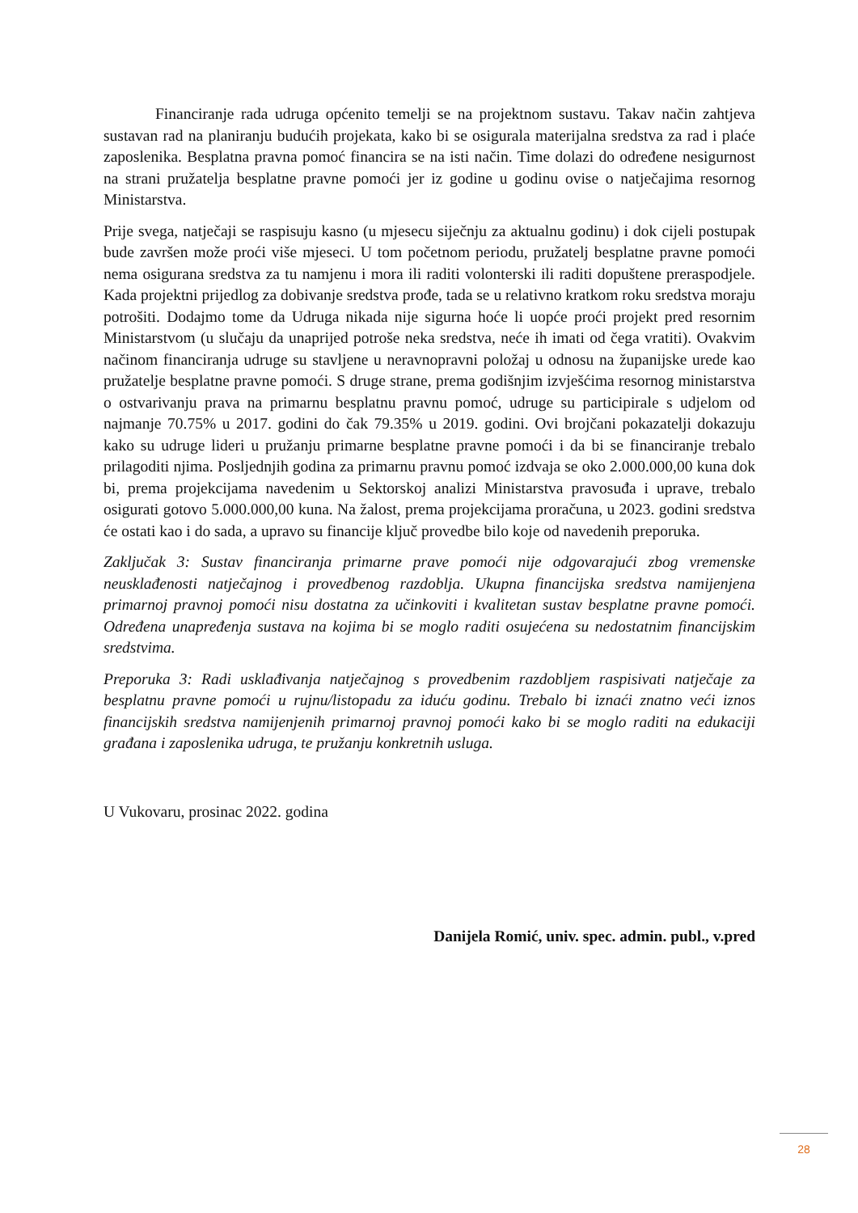Financiranje rada udruga općenito temelji se na projektnom sustavu. Takav način zahtjeva sustavan rad na planiranju budućih projekata, kako bi se osigurala materijalna sredstva za rad i plaće zaposlenika. Besplatna pravna pomoć financira se na isti način. Time dolazi do određene nesigurnost na strani pružatelja besplatne pravne pomoći jer iz godine u godinu ovise o natječajima resornog Ministarstva.
Prije svega, natječaji se raspisuju kasno (u mjesecu siječnju za aktualnu godinu) i dok cijeli postupak bude završen može proći više mjeseci. U tom početnom periodu, pružatelj besplatne pravne pomoći nema osigurana sredstva za tu namjenu i mora ili raditi volonterski ili raditi dopuštene preraspodjele. Kada projektni prijedlog za dobivanje sredstva prođe, tada se u relativno kratkom roku sredstva moraju potrošiti. Dodajmo tome da Udruga nikada nije sigurna hoće li uopće proći projekt pred resornim Ministarstvom (u slučaju da unaprijed potroše neka sredstva, neće ih imati od čega vratiti). Ovakvim načinom financiranja udruge su stavljene u neravnopravni položaj u odnosu na županijske urede kao pružatelje besplatne pravne pomoći. S druge strane, prema godišnjim izvješćima resornog ministarstva o ostvarivanju prava na primarnu besplatnu pravnu pomoć, udruge su participirale s udjelom od najmanje 70.75% u 2017. godini do čak 79.35% u 2019. godini. Ovi brojčani pokazatelji dokazuju kako su udruge lideri u pružanju primarne besplatne pravne pomoći i da bi se financiranje trebalo prilagoditi njima. Posljednjih godina za primarnu pravnu pomoć izdvaja se oko 2.000.000,00 kuna dok bi, prema projekcijama navedenim u Sektorskoj analizi Ministarstva pravosuđa i uprave, trebalo osigurati gotovo 5.000.000,00 kuna. Na žalost, prema projekcijama proračuna, u 2023. godini sredstva će ostati kao i do sada, a upravo su financije ključ provedbe bilo koje od navedenih preporuka.
Zaključak 3: Sustav financiranja primarne prave pomoći nije odgovarajući zbog vremenske neusklađenosti natječajnog i provedbenog razdoblja. Ukupna financijska sredstva namijenjena primarnoj pravnoj pomoći nisu dostatna za učinkoviti i kvalitetan sustav besplatne pravne pomoći. Određena unapređenja sustava na kojima bi se moglo raditi osujećena su nedostatnim financijskim sredstvima.
Preporuka 3: Radi usklađivanja natječajnog s provedbenim razdobljem raspisivati natječaje za besplatnu pravne pomoći u rujnu/listopadu za iduću godinu. Trebalo bi iznaći znatno veći iznos financijskih sredstva namijenjenih primarnoj pravnoj pomoći kako bi se moglo raditi na edukaciji građana i zaposlenika udruga, te pružanju konkretnih usluga.
U Vukovaru, prosinac 2022. godina
Danijela Romić, univ. spec. admin. publ., v.pred
28